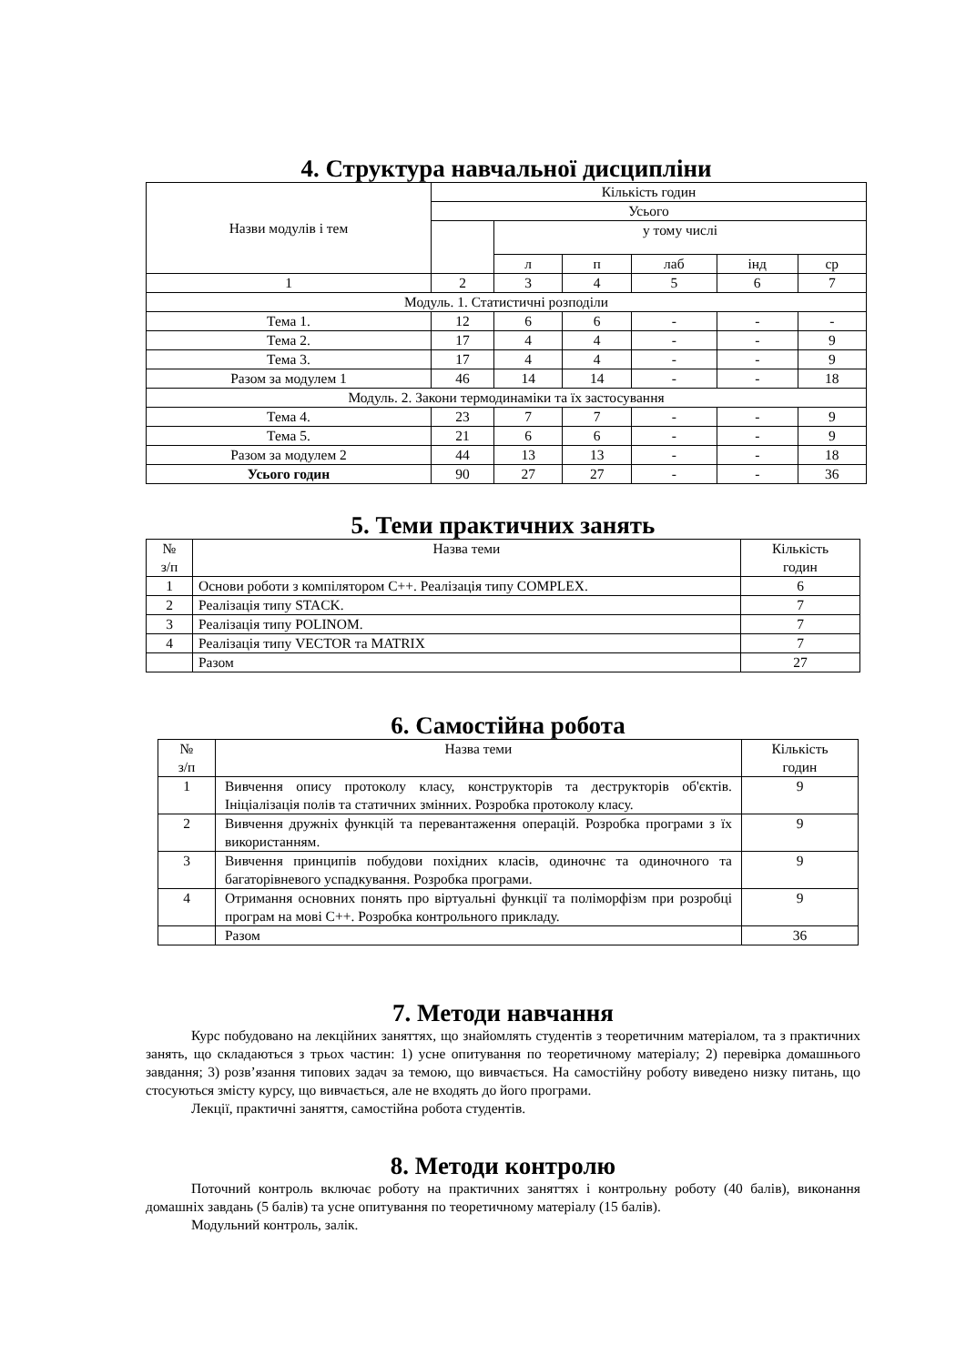4. Структура навчальної дисципліни
| Назви модулів і тем | Кількість годин | | | | | |
| --- | --- | --- | --- | --- | --- | --- |
| | Усього | | | | | |
| | | у тому числі | | | | |
| | | л | п | лаб | інд | ср |
| 1 | 2 | 3 | 4 | 5 | 6 | 7 |
| Модуль. 1. Статистичні розподіли | | | | | | |
| Тема 1. | 12 | 6 | 6 | - | - | - |
| Тема 2. | 17 | 4 | 4 | - | - | 9 |
| Тема 3. | 17 | 4 | 4 | - | - | 9 |
| Разом за модулем 1 | 46 | 14 | 14 | - | - | 18 |
| Модуль. 2. Закони термодинаміки та їх застосування | | | | | | |
| Тема 4. | 23 | 7 | 7 | - | - | 9 |
| Тема 5. | 21 | 6 | 6 | - | - | 9 |
| Разом за модулем 2 | 44 | 13 | 13 | - | - | 18 |
| Усього годин | 90 | 27 | 27 | - | - | 36 |
5. Теми практичних занять
| № з/п | Назва теми | Кількість годин |
| --- | --- | --- |
| 1 | Основи роботи з компілятором С++. Реалізація типу COMPLEX. | 6 |
| 2 | Реалізація типу STACK. | 7 |
| 3 | Реалізація типу POLINOM. | 7 |
| 4 | Реалізація типу VECTOR та MATRIX | 7 |
| | Разом | 27 |
6. Самостійна робота
| № з/п | Назва теми | Кількість годин |
| --- | --- | --- |
| 1 | Вивчення опису протоколу класу, конструкторів та деструкторів об'єктів. Ініціалізація полів та статичних змінних. Розробка протоколу класу. | 9 |
| 2 | Вивчення дружніх функцій та перевантаження операцій. Розробка програми з їх використанням. | 9 |
| 3 | Вивчення принципів побудови похідних класів, одиночнє та одиночного та багаторівневого успадкування. Розробка програми. | 9 |
| 4 | Отримання основних понять про віртуальні функції та поліморфізм при розробці програм на мові С++. Розробка контрольного прикладу. | 9 |
| | Разом | 36 |
7. Методи навчання
Курс побудовано на лекційних заняттях, що знайомлять студентів з теоретичним матеріалом, та з практичних занять, що складаються з трьох частин: 1) усне опитування по теоретичному матеріалу; 2) перевірка домашнього завдання; 3) розв’язання типових задач за темою, що вивчається. На самостійну роботу виведено низку питань, що стосуються змісту курсу, що вивчається, але не входять до його програми.
Лекції, практичні заняття, самостійна робота студентів.
8. Методи контролю
Поточний контроль включає роботу на практичних заняттях і контрольну роботу (40 балів), виконання домашніх завдань (5 балів) та усне опитування по теоретичному матеріалу (15 балів).
Модульний контроль, залік.